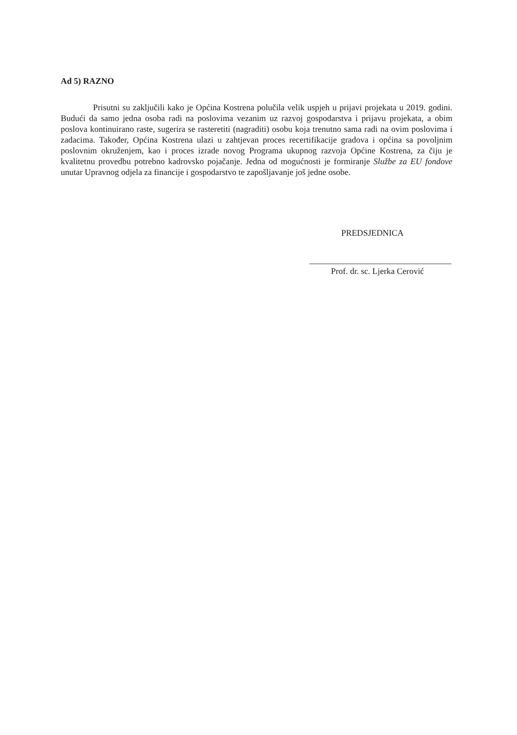Ad 5) RAZNO
Prisutni su zaključili kako je Općina Kostrena polučila velik uspjeh u prijavi projekata u 2019. godini. Budući da samo jedna osoba radi na poslovima vezanim uz razvoj gospodarstva i prijavu projekata, a obim poslova kontinuirano raste, sugerira se rasteretiti (nagraditi) osobu koja trenutno sama radi na ovim poslovima i zadacima. Također, Općina Kostrena ulazi u zahtjevan proces recertifikacije gradova i općina sa povoljnim poslovnim okruženjem, kao i proces izrade novog Programa ukupnog razvoja Općine Kostrena, za čiju je kvalitetnu provedbu potrebno kadrovsko pojačanje. Jedna od mogućnosti je formiranje Službe za EU fondove unutar Upravnog odjela za financije i gospodarstvo te zapošljavanje još jedne osobe.
PREDSJEDNICA
Prof. dr. sc. Ljerka Cerović